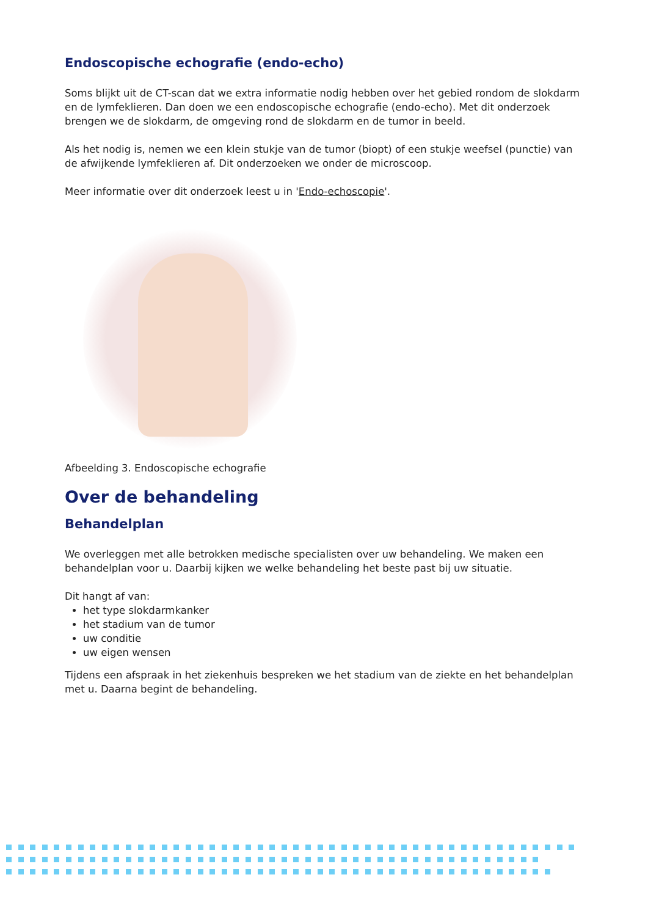Endoscopische echografie (endo-echo)
Soms blijkt uit de CT-scan dat we extra informatie nodig hebben over het gebied rondom de slokdarm en de lymfeklieren. Dan doen we een endoscopische echografie (endo-echo). Met dit onderzoek brengen we de slokdarm, de omgeving rond de slokdarm en de tumor in beeld.
Als het nodig is, nemen we een klein stukje van de tumor (biopt) of een stukje weefsel (punctie) van de afwijkende lymfeklieren af. Dit onderzoeken we onder de microscoop.
Meer informatie over dit onderzoek leest u in 'Endo-echoscopie'.
Afbeelding 3. Endoscopische echografie
Over de behandeling
Behandelplan
We overleggen met alle betrokken medische specialisten over uw behandeling. We maken een behandelplan voor u. Daarbij kijken we welke behandeling het beste past bij uw situatie.
Dit hangt af van:
het type slokdarmkanker
het stadium van de tumor
uw conditie
uw eigen wensen
Tijdens een afspraak in het ziekenhuis bespreken we het stadium van de ziekte en het behandelplan met u. Daarna begint de behandeling.